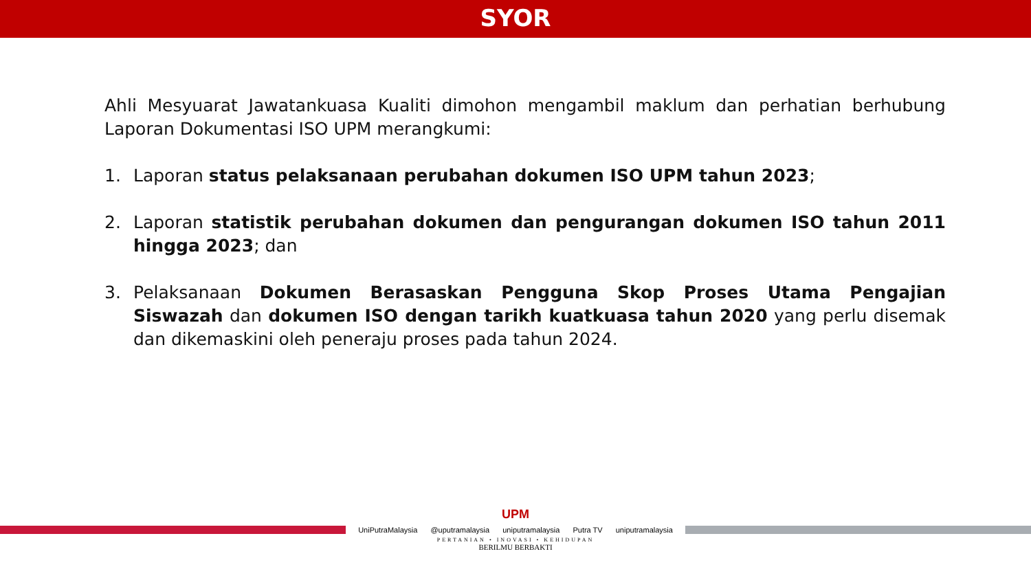SYOR
Ahli Mesyuarat Jawatankuasa Kualiti dimohon mengambil maklum dan perhatian berhubung Laporan Dokumentasi ISO UPM merangkumi:
1. Laporan status pelaksanaan perubahan dokumen ISO UPM tahun 2023;
2. Laporan statistik perubahan dokumen dan pengurangan dokumen ISO tahun 2011 hingga 2023; dan
3. Pelaksanaan Dokumen Berasaskan Pengguna Skop Proses Utama Pengajian Siswazah dan dokumen ISO dengan tarikh kuatkuasa tahun 2020 yang perlu disemak dan dikemaskini oleh peneraju proses pada tahun 2024.
UPM
UniPutraMalaysia @uputramalaysia uniputramalaysia Putra TV uniputramalaysia
PERTANIAN • INOVASI • KEHIDUPAN
BERILMU BERBAKTI